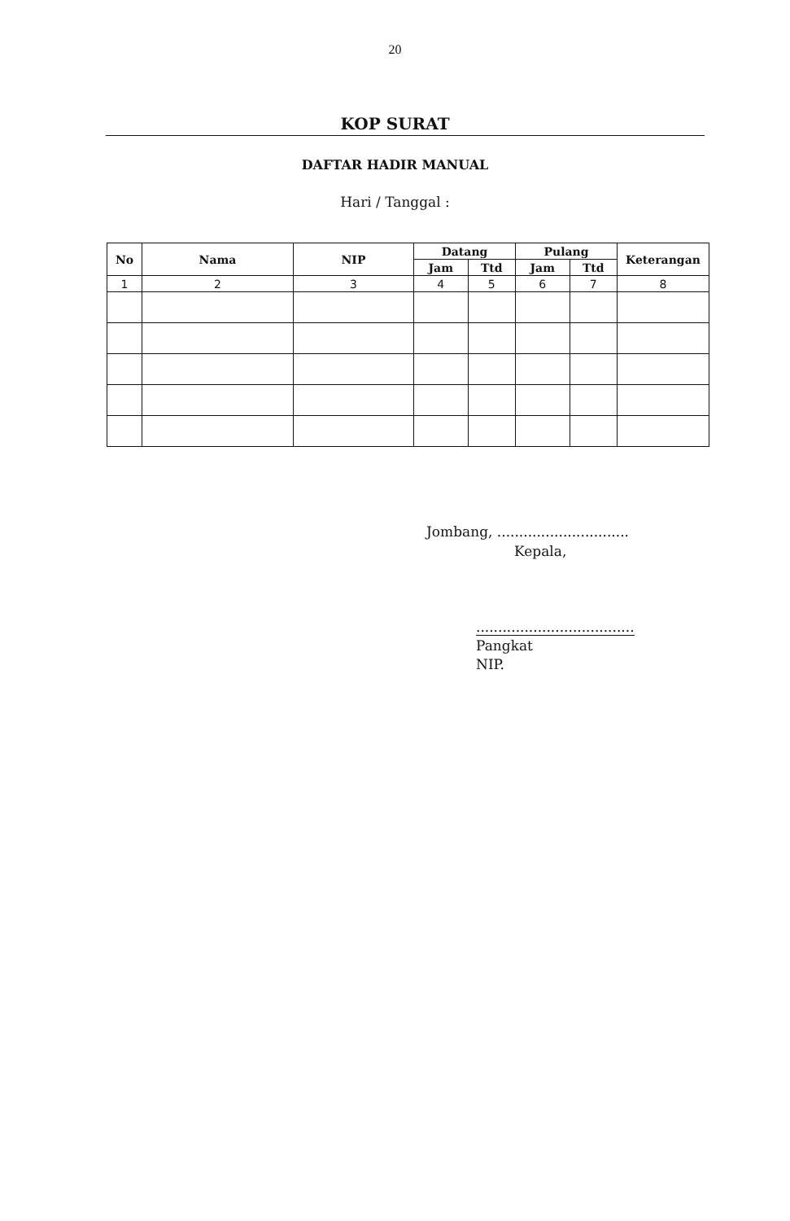20
KOP SURAT
DAFTAR HADIR MANUAL
Hari / Tanggal :
| No | Nama | NIP | Datang | | Pulang | | Keterangan |
| --- | --- | --- | --- | --- | --- | --- | --- |
| | | | Jam | Ttd | Jam | Ttd | |
| 1 | 2 | 3 | 4 | 5 | 6 | 7 | 8 |
Jombang, ..............................
Kepala,
....................................
Pangkat
NIP.